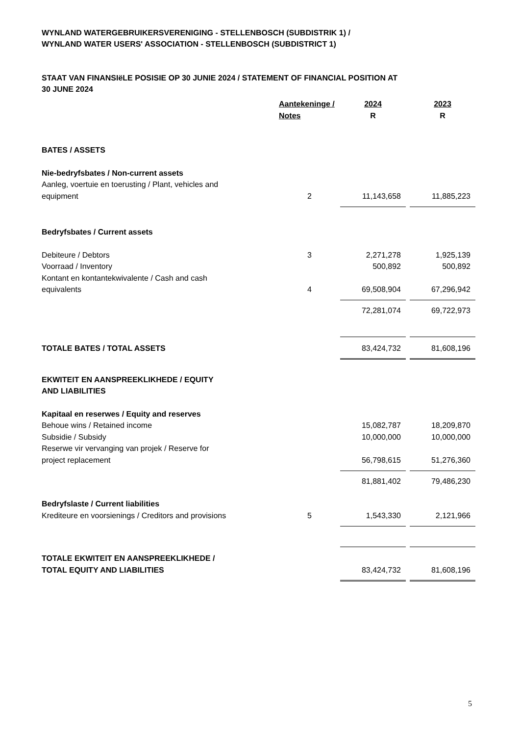WYNLAND WATERGEBRUIKERSVERENIGING - STELLENBOSCH (SUBDISTRIK 1) /
WYNLAND WATER USERS' ASSOCIATION - STELLENBOSCH (SUBDISTRICT 1)
STAAT VAN FINANSIëLE POSISIE OP 30 JUNIE 2024 / STATEMENT OF FINANCIAL POSITION AT
30 JUNE 2024
| | Aantekeninge / Notes | 2024 R | | 2023 R |
| BATES / ASSETS | | | | |
| Nie-bedryfsbates / Non-current assets | | | | |
| Aanleg, voertuie en toerusting / Plant, vehicles and equipment | 2 | 11,143,658 | | 11,885,223 |
| Bedryfsbates / Current assets | | | | |
| Debiteure / Debtors | 3 | 2,271,278 | | 1,925,139 |
| Voorraad / Inventory | | 500,892 | | 500,892 |
| Kontant en kontantekwivalente / Cash and cash equivalents | 4 | 69,508,904 | | 67,296,942 |
| | | 72,281,074 | | 69,722,973 |
| TOTALE BATES / TOTAL ASSETS | | 83,424,732 | | 81,608,196 |
| EKWITEIT EN AANSPREEKLIKHEDE / EQUITY AND LIABILITIES | | | | |
| Kapitaal en reserwes / Equity and reserves | | | | |
| Behoue wins / Retained income | | 15,082,787 | | 18,209,870 |
| Subsidie / Subsidy | | 10,000,000 | | 10,000,000 |
| Reserwe vir vervanging van projek / Reserve for project replacement | | 56,798,615 | | 51,276,360 |
| | | 81,881,402 | | 79,486,230 |
| Bedryfslaste / Current liabilities | | | | |
| Krediteure en voorsienings / Creditors and provisions | 5 | 1,543,330 | | 2,121,966 |
| TOTALE EKWITEIT EN AANSPREEKLIKHEDE / TOTAL EQUITY AND LIABILITIES | | 83,424,732 | | 81,608,196 |
5